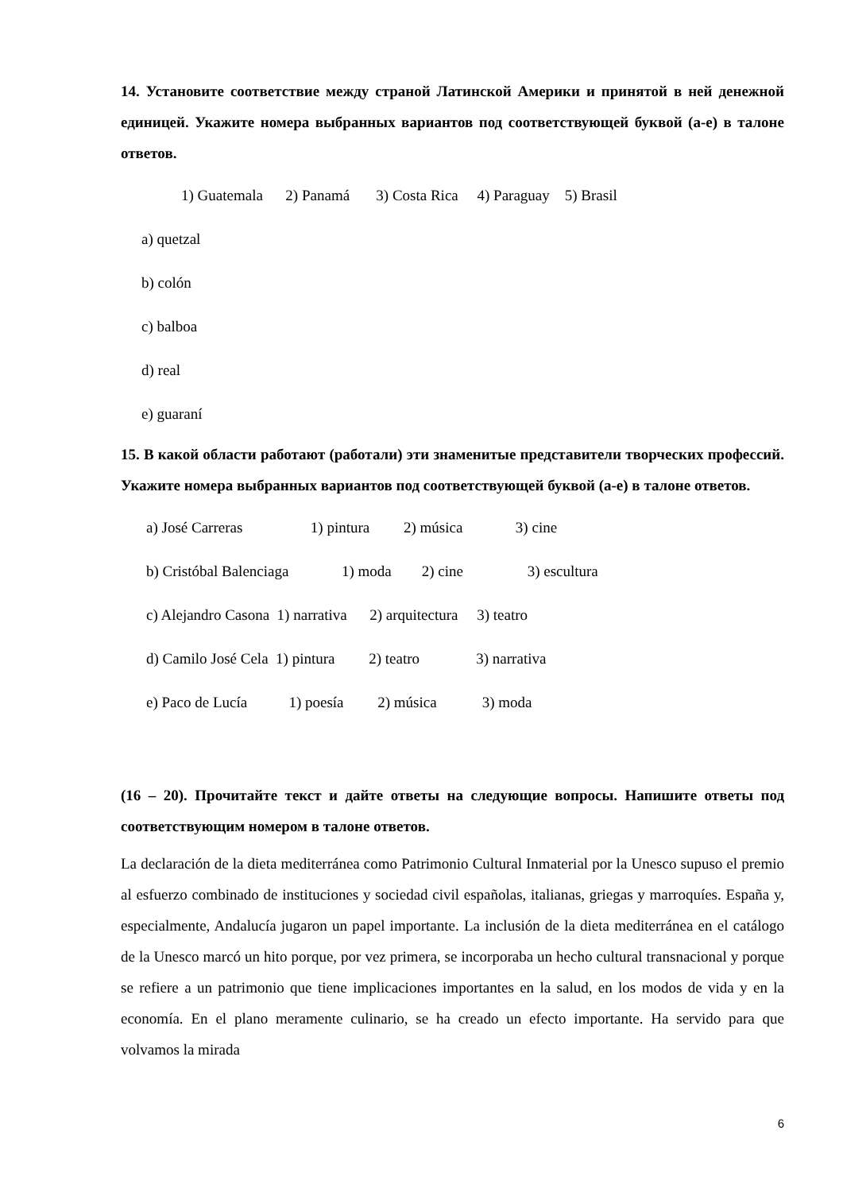14. Установите соответствие между страной Латинской Америки и принятой в ней денежной единицей. Укажите номера выбранных вариантов под соответствующей буквой (a-e) в талоне ответов.
1) Guatemala 2) Panamá 3) Costa Rica 4) Paraguay 5) Brasil
a) quetzal
b) colón
c) balboa
d) real
e) guaraní
15. В какой области работают (работали) эти знаменитые представители творческих профессий. Укажите номера выбранных вариантов под соответствующей буквой (a-e) в талоне ответов.
a) José Carreras 1) pintura 2) música 3) cine
b) Cristóbal Balenciaga 1) moda 2) cine 3) escultura
c) Alejandro Casona 1) narrativa 2) arquitectura 3) teatro
d) Camilo José Cela 1) pintura 2) teatro 3) narrativa
e) Paco de Lucía 1) poesía 2) música 3) moda
(16 – 20). Прочитайте текст и дайте ответы на следующие вопросы. Напишите ответы под соответствующим номером в талоне ответов.
La declaración de la dieta mediterránea como Patrimonio Cultural Inmaterial por la Unesco supuso el premio al esfuerzo combinado de instituciones y sociedad civil españolas, italianas, griegas y marroquíes. España y, especialmente, Andalucía jugaron un papel importante. La inclusión de la dieta mediterránea en el catálogo de la Unesco marcó un hito porque, por vez primera, se incorporaba un hecho cultural transnacional y porque se refiere a un patrimonio que tiene implicaciones importantes en la salud, en los modos de vida y en la economía. En el plano meramente culinario, se ha creado un efecto importante. Ha servido para que volvamos la mirada
6